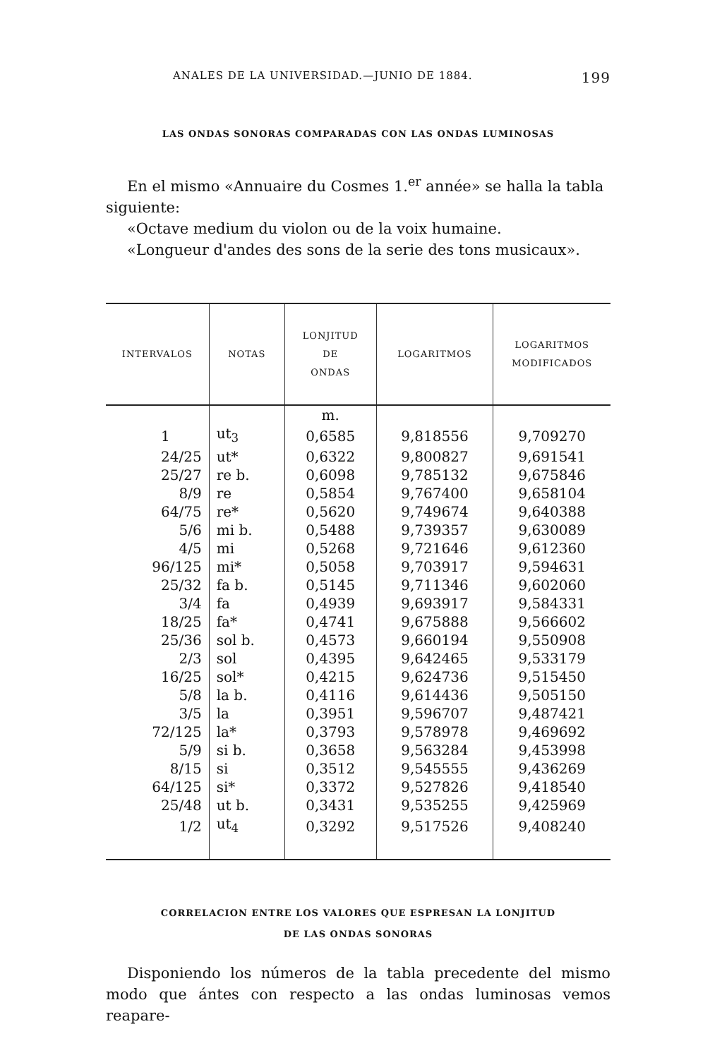ANALES DE LA UNIVERSIDAD.—JUNIO DE 1884. 199
LAS ONDAS SONORAS COMPARADAS CON LAS ONDAS LUMINOSAS
En el mismo «Annuaire du Cosmes 1.<sup>er</sup> année» se halla la tabla siguiente:
«Octave medium du violon ou de la voix humaine.
«Longueur d'andes des sons de la serie des tons musicaux».
| INTERVALOS | NOTAS | LONJITUD DE ONDAS | LOGARITMOS | LOGARITMOS MODIFICADOS |
| --- | --- | --- | --- | --- |
| | | m. | | |
| 1 | ut<sub>3</sub> | 0,6585 | 9,818556 | 9,709270 |
| 24/25 | ut* | 0,6322 | 9,800827 | 9,691541 |
| 25/27 | re b. | 0,6098 | 9,785132 | 9,675846 |
| 8/9 | re | 0,5854 | 9,767400 | 9,658104 |
| 64/75 | re* | 0,5620 | 9,749674 | 9,640388 |
| 5/6 | mi b. | 0,5488 | 9,739357 | 9,630089 |
| 4/5 | mi | 0,5268 | 9,721646 | 9,612360 |
| 96/125 | mi* | 0,5058 | 9,703917 | 9,594631 |
| 25/32 | fa b. | 0,5145 | 9,711346 | 9,602060 |
| 3/4 | fa | 0,4939 | 9,693917 | 9,584331 |
| 18/25 | fa* | 0,4741 | 9,675888 | 9,566602 |
| 25/36 | sol b. | 0,4573 | 9,660194 | 9,550908 |
| 2/3 | sol | 0,4395 | 9,642465 | 9,533179 |
| 16/25 | sol* | 0,4215 | 9,624736 | 9,515450 |
| 5/8 | la b. | 0,4116 | 9,614436 | 9,505150 |
| 3/5 | la | 0,3951 | 9,596707 | 9,487421 |
| 72/125 | la* | 0,3793 | 9,578978 | 9,469692 |
| 5/9 | si b. | 0,3658 | 9,563284 | 9,453998 |
| 8/15 | si | 0,3512 | 9,545555 | 9,436269 |
| 64/125 | si* | 0,3372 | 9,527826 | 9,418540 |
| 25/48 | ut b. | 0,3431 | 9,535255 | 9,425969 |
| 1/2 | ut<sub>4</sub> | 0,3292 | 9,517526 | 9,408240 |
CORRELACION ENTRE LOS VALORES QUE ESPRESAN LA LONJITUD
DE LAS ONDAS SONORAS
Disponiendo los números de la tabla precedente del mismo modo que ántes con respecto a las ondas luminosas vemos reapare-